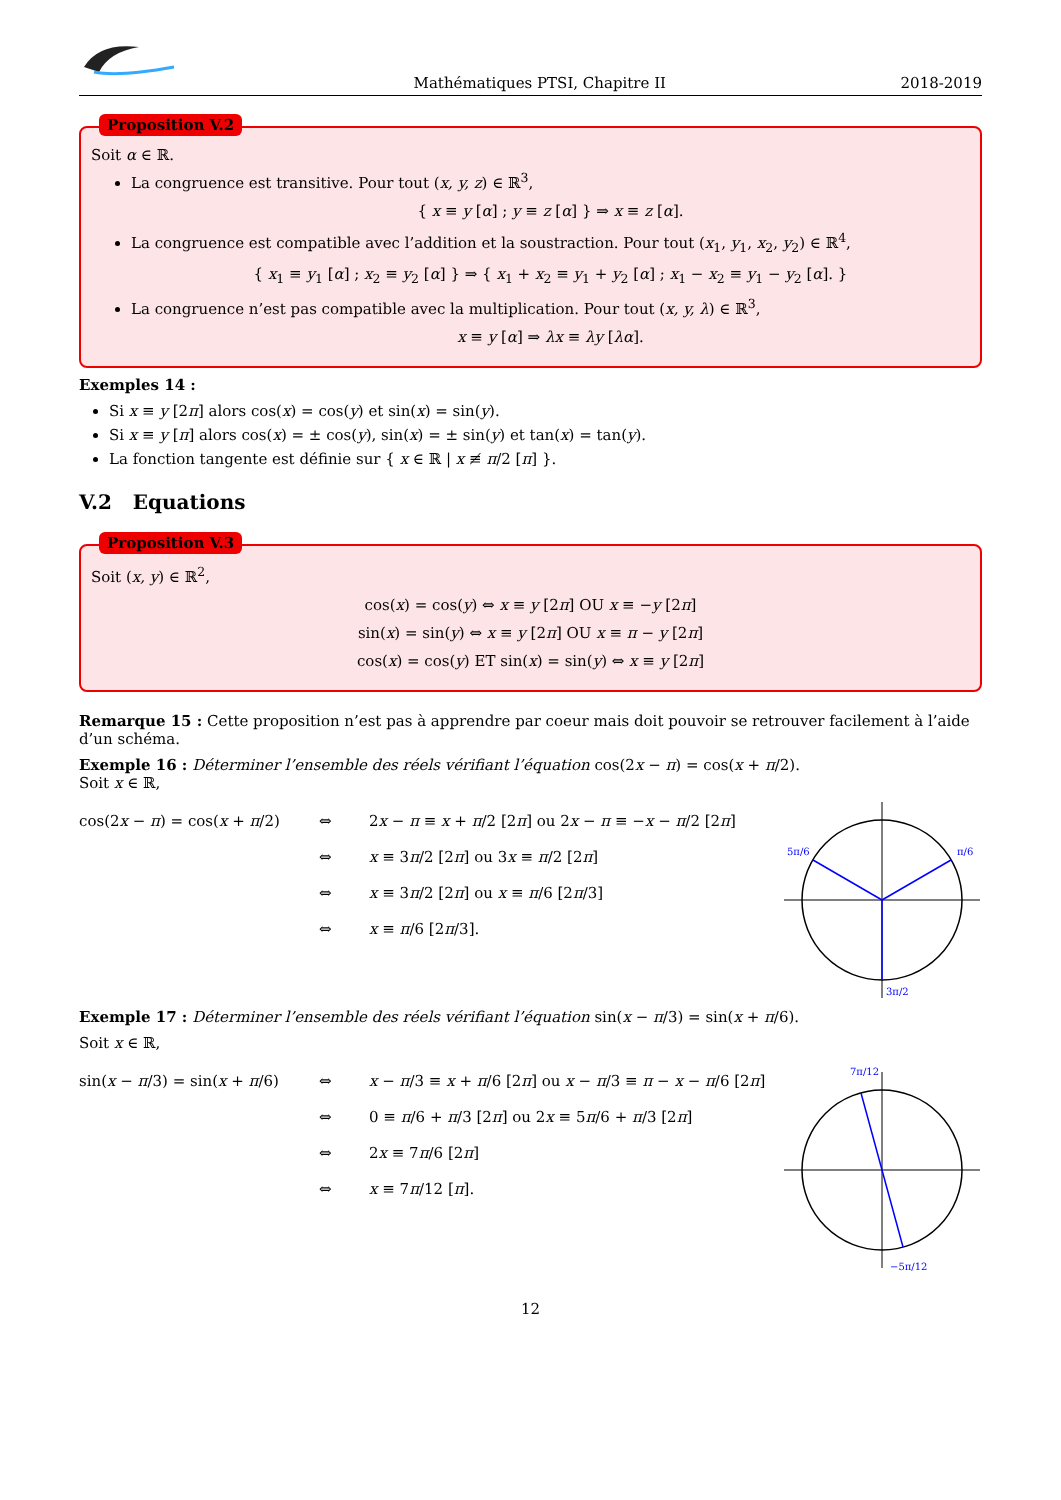Mathématiques PTSI, Chapitre II 2018-2019
Proposition V.2
Soit α ∈ ℝ.
La congruence est transitive. Pour tout (x, y, z) ∈ ℝ<sup>3</sup>,
{ x ≡ y [α] ; y ≡ z [α] } ⇒ x ≡ z [α].
La congruence est compatible avec l’addition et la soustraction. Pour tout (x<sub>1</sub>, y<sub>1</sub>, x<sub>2</sub>, y<sub>2</sub>) ∈ ℝ<sup>4</sup>,
{ x<sub>1</sub> ≡ y<sub>1</sub> [α] ; x<sub>2</sub> ≡ y<sub>2</sub> [α] } ⇒ { x<sub>1</sub> + x<sub>2</sub> ≡ y<sub>1</sub> + y<sub>2</sub> [α] ; x<sub>1</sub> − x<sub>2</sub> ≡ y<sub>1</sub> − y<sub>2</sub> [α]. }
La congruence n’est pas compatible avec la multiplication. Pour tout (x, y, λ) ∈ ℝ<sup>3</sup>,
x ≡ y [α] ⇒ λx ≡ λy [λα].
Exemples 14 :
Si x ≡ y [2π] alors cos(x) = cos(y) et sin(x) = sin(y).
Si x ≡ y [π] alors cos(x) = ± cos(y), sin(x) = ± sin(y) et tan(x) = tan(y).
La fonction tangente est définie sur { x ∈ ℝ | x ≢ π/2 [π] }.
V.2 Equations
Proposition V.3
Soit (x, y) ∈ ℝ<sup>2</sup>,
cos(x) = cos(y) ⇔ x ≡ y [2π] OU x ≡ −y [2π]
sin(x) = sin(y) ⇔ x ≡ y [2π] OU x ≡ π − y [2π]
cos(x) = cos(y) ET sin(x) = sin(y) ⇔ x ≡ y [2π]
Remarque 15 : Cette proposition n’est pas à apprendre par coeur mais doit pouvoir se retrouver facilement à l’aide d’un schéma.
Exemple 16 : Déterminer l’ensemble des réels vérifiant l’équation cos(2x − π) = cos(x + π/2).
Soit x ∈ ℝ,
cos(2x − π) = cos(x + π/2) ⇔ 2x − π ≡ x + π/2 [2π] ou 2x − π ≡ −x − π/2 [2π] ⇔ x ≡ 3π/2 [2π] ou 3x ≡ π/2 [2π] ⇔ x ≡ 3π/2 [2π] ou x ≡ π/6 [2π/3] ⇔ x ≡ π/6 [2π/3].
π/6
5π/6
3π/2
Exemple 17 : Déterminer l’ensemble des réels vérifiant l’équation sin(x − π/3) = sin(x + π/6).
Soit x ∈ ℝ,
sin(x − π/3) = sin(x + π/6) ⇔ x − π/3 ≡ x + π/6 [2π] ou x − π/3 ≡ π − x − π/6 [2π] ⇔ 0 ≡ π/6 + π/3 [2π] ou 2x ≡ 5π/6 + π/3 [2π] ⇔ 2x ≡ 7π/6 [2π] ⇔ x ≡ 7π/12 [π].
7π/12
−5π/12
12